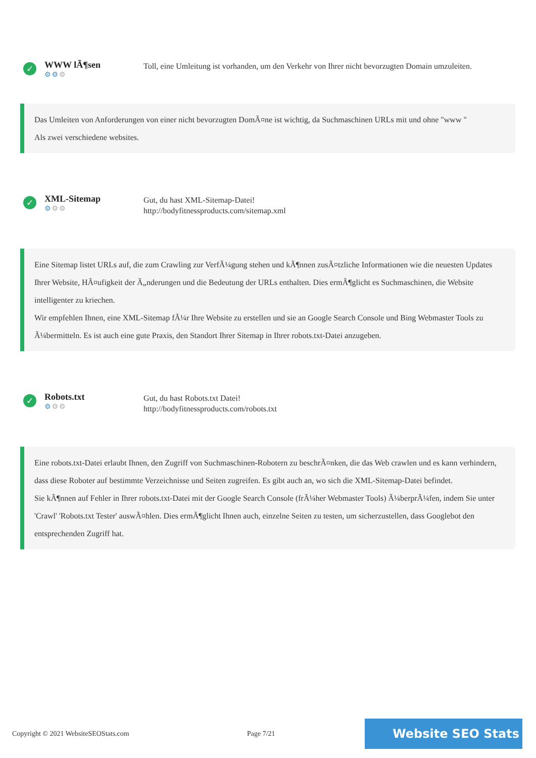✓
WWW lÃ¶sen
⚙⚙⚙
Toll, eine Umleitung ist vorhanden, um den Verkehr von Ihrer nicht bevorzugten Domain umzuleiten.
Das Umleiten von Anforderungen von einer nicht bevorzugten DomÃ¤ne ist wichtig, da Suchmaschinen URLs mit und ohne "www "
Als zwei verschiedene websites.
✓
XML-Sitemap
⚙⚙⚙
Gut, du hast XML-Sitemap-Datei!
http://bodyfitnessproducts.com/sitemap.xml
Eine Sitemap listet URLs auf, die zum Crawling zur VerfÃ¼gung stehen und kÃ¶nnen zusÃ¤tzliche Informationen wie die neuesten Updates Ihrer Website, HÃ¤ufigkeit der Ã„nderungen und die Bedeutung der URLs enthalten. Dies ermÃ¶glicht es Suchmaschinen, die Website intelligenter zu kriechen.
Wir empfehlen Ihnen, eine XML-Sitemap fÃ¼r Ihre Website zu erstellen und sie an Google Search Console und Bing Webmaster Tools zu Ã¼bermitteln. Es ist auch eine gute Praxis, den Standort Ihrer Sitemap in Ihrer robots.txt-Datei anzugeben.
✓
Robots.txt
⚙⚙⚙
Gut, du hast Robots.txt Datei!
http://bodyfitnessproducts.com/robots.txt
Eine robots.txt-Datei erlaubt Ihnen, den Zugriff von Suchmaschinen-Robotern zu beschrÃ¤nken, die das Web crawlen und es kann verhindern, dass diese Roboter auf bestimmte Verzeichnisse und Seiten zugreifen. Es gibt auch an, wo sich die XML-Sitemap-Datei befindet.
Sie kÃ¶nnen auf Fehler in Ihrer robots.txt-Datei mit der Google Search Console (frÃ¼her Webmaster Tools) Ã¼berprÃ¼fen, indem Sie unter 'Crawl' 'Robots.txt Tester' auswÃ¤hlen. Dies ermÃ¶glicht Ihnen auch, einzelne Seiten zu testen, um sicherzustellen, dass Googlebot den entsprechenden Zugriff hat.
Copyright © 2021 WebsiteSEOStats.com Page 7/21
Website SEO Stats